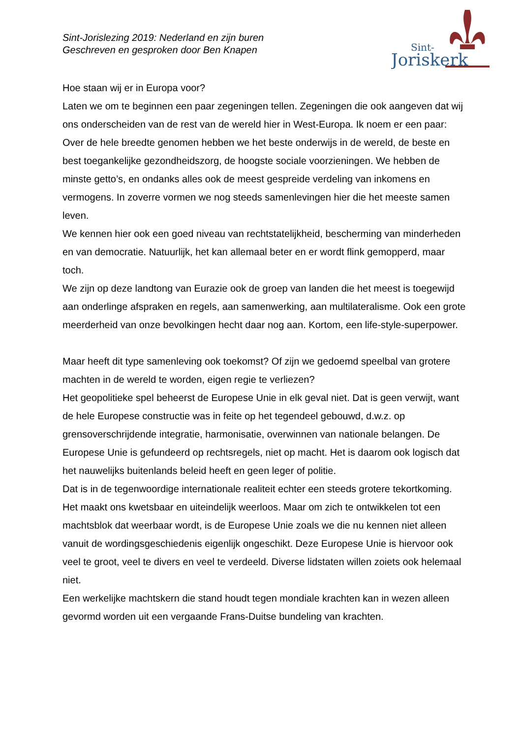Sint-Jorislezing 2019: Nederland en zijn buren
Geschreven en gesproken door Ben Knapen
Sint-
Joriskerk
Hoe staan wij er in Europa voor?
Laten we om te beginnen een paar zegeningen tellen. Zegeningen die ook aangeven dat wij ons onderscheiden van de rest van de wereld hier in West-Europa. Ik noem er een paar:
Over de hele breedte genomen hebben we het beste onderwijs in de wereld, de beste en best toegankelijke gezondheidszorg, de hoogste sociale voorzieningen. We hebben de minste getto’s, en ondanks alles ook de meest gespreide verdeling van inkomens en vermogens. In zoverre vormen we nog steeds samenlevingen hier die het meeste samen leven.
We kennen hier ook een goed niveau van rechtstatelijkheid, bescherming van minderheden en van democratie. Natuurlijk, het kan allemaal beter en er wordt flink gemopperd, maar toch.
We zijn op deze landtong van Eurazie ook de groep van landen die het meest is toegewijd aan onderlinge afspraken en regels, aan samenwerking, aan multilateralisme. Ook een grote meerderheid van onze bevolkingen hecht daar nog aan. Kortom, een life-style-superpower.
Maar heeft dit type samenleving ook toekomst? Of zijn we gedoemd speelbal van grotere machten in de wereld te worden, eigen regie te verliezen?
Het geopolitieke spel beheerst de Europese Unie in elk geval niet. Dat is geen verwijt, want de hele Europese constructie was in feite op het tegendeel gebouwd, d.w.z. op grensoverschrijdende integratie, harmonisatie, overwinnen van nationale belangen. De Europese Unie is gefundeerd op rechtsregels, niet op macht. Het is daarom ook logisch dat het nauwelijks buitenlands beleid heeft en geen leger of politie.
Dat is in de tegenwoordige internationale realiteit echter een steeds grotere tekortkoming. Het maakt ons kwetsbaar en uiteindelijk weerloos. Maar om zich te ontwikkelen tot een machtsblok dat weerbaar wordt, is de Europese Unie zoals we die nu kennen niet alleen vanuit de wordingsgeschiedenis eigenlijk ongeschikt. Deze Europese Unie is hiervoor ook veel te groot, veel te divers en veel te verdeeld. Diverse lidstaten willen zoiets ook helemaal niet.
Een werkelijke machtskern die stand houdt tegen mondiale krachten kan in wezen alleen gevormd worden uit een vergaande Frans-Duitse bundeling van krachten.